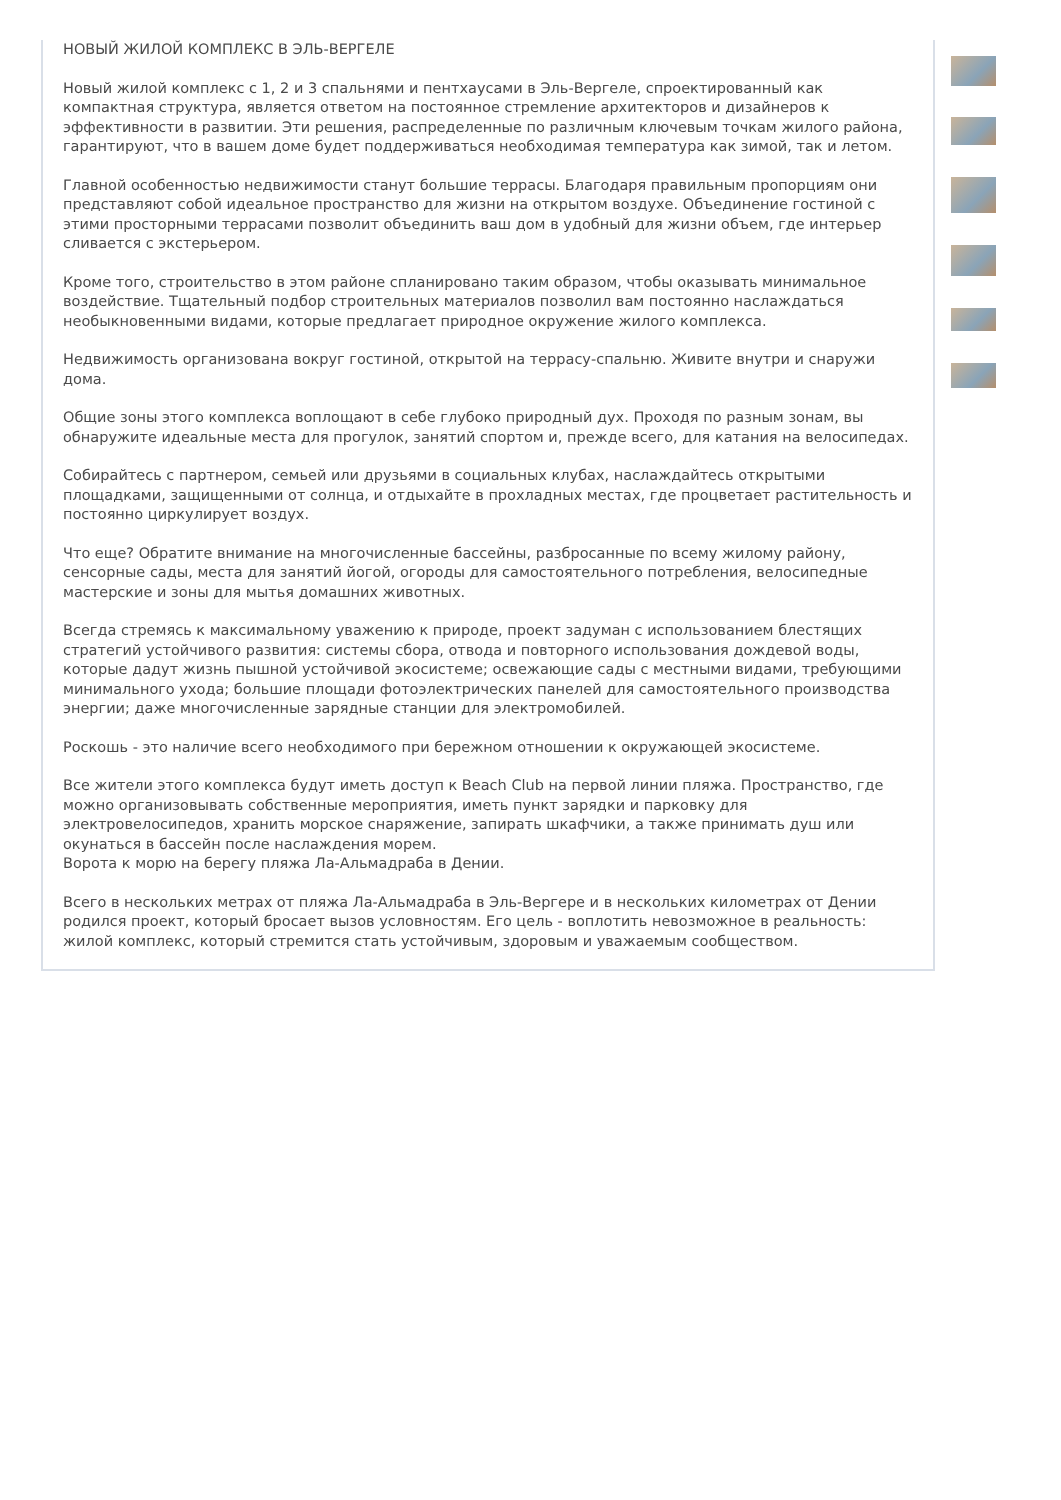НОВЫЙ ЖИЛОЙ КОМПЛЕКС В ЭЛЬ-ВЕРГЕЛЕ
Новый жилой комплекс с 1, 2 и 3 спальнями и пентхаусами в Эль-Вергеле, спроектированный как компактная структура, является ответом на постоянное стремление архитекторов и дизайнеров к эффективности в развитии. Эти решения, распределенные по различным ключевым точкам жилого района, гарантируют, что в вашем доме будет поддерживаться необходимая температура как зимой, так и летом.
Главной особенностью недвижимости станут большие террасы. Благодаря правильным пропорциям они представляют собой идеальное пространство для жизни на открытом воздухе. Объединение гостиной с этими просторными террасами позволит объединить ваш дом в удобный для жизни объем, где интерьер сливается с экстерьером.
Кроме того, строительство в этом районе спланировано таким образом, чтобы оказывать минимальное воздействие. Тщательный подбор строительных материалов позволил вам постоянно наслаждаться необыкновенными видами, которые предлагает природное окружение жилого комплекса.
Недвижимость организована вокруг гостиной, открытой на террасу-спальню. Живите внутри и снаружи дома.
Общие зоны этого комплекса воплощают в себе глубоко природный дух. Проходя по разным зонам, вы обнаружите идеальные места для прогулок, занятий спортом и, прежде всего, для катания на велосипедах.
Собирайтесь с партнером, семьей или друзьями в социальных клубах, наслаждайтесь открытыми площадками, защищенными от солнца, и отдыхайте в прохладных местах, где процветает растительность и постоянно циркулирует воздух.
Что еще? Обратите внимание на многочисленные бассейны, разбросанные по всему жилому району, сенсорные сады, места для занятий йогой, огороды для самостоятельного потребления, велосипедные мастерские и зоны для мытья домашних животных.
Всегда стремясь к максимальному уважению к природе, проект задуман с использованием блестящих стратегий устойчивого развития: системы сбора, отвода и повторного использования дождевой воды, которые дадут жизнь пышной устойчивой экосистеме; освежающие сады с местными видами, требующими минимального ухода; большие площади фотоэлектрических панелей для самостоятельного производства энергии; даже многочисленные зарядные станции для электромобилей.
Роскошь - это наличие всего необходимого при бережном отношении к окружающей экосистеме.
Все жители этого комплекса будут иметь доступ к Beach Club на первой линии пляжа. Пространство, где можно организовывать собственные мероприятия, иметь пункт зарядки и парковку для электровелосипедов, хранить морское снаряжение, запирать шкафчики, а также принимать душ или окунаться в бассейн после наслаждения морем.
Ворота к морю на берегу пляжа Ла-Альмадраба в Дении.
Всего в нескольких метрах от пляжа Ла-Альмадраба в Эль-Вергере и в нескольких километрах от Дении родился проект, который бросает вызов условностям. Его цель - воплотить невозможное в реальность: жилой комплекс, который стремится стать устойчивым, здоровым и уважаемым сообществом.